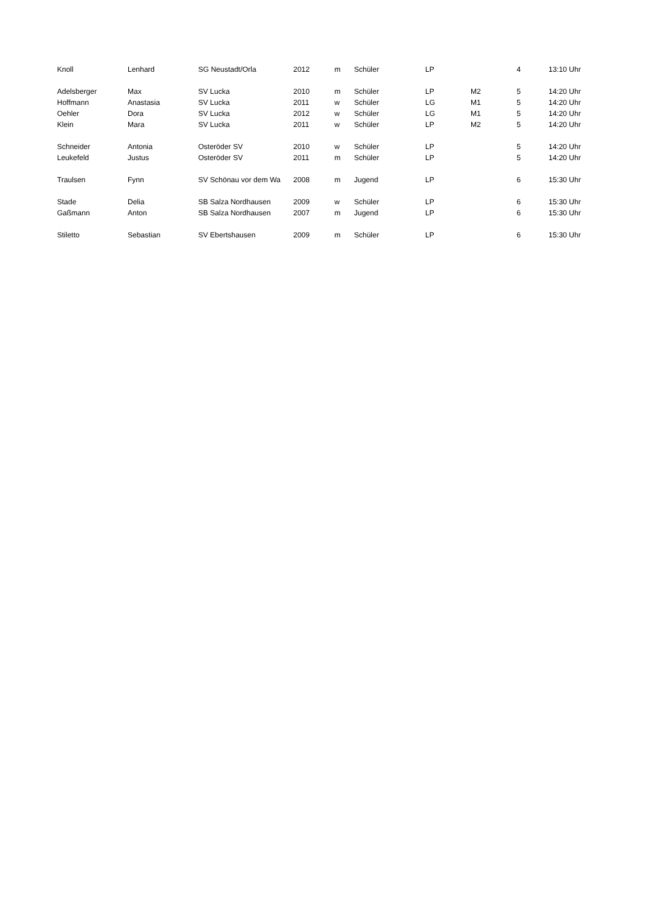| Knoll | Lenhard | SG Neustadt/Orla | 2012 | m | Schüler | LP | | 4 | 13:10 Uhr |
| Adelsberger | Max | SV Lucka | 2010 | m | Schüler | LP | M2 | 5 | 14:20 Uhr |
| Hoffmann | Anastasia | SV Lucka | 2011 | w | Schüler | LG | M1 | 5 | 14:20 Uhr |
| Oehler | Dora | SV Lucka | 2012 | w | Schüler | LG | M1 | 5 | 14:20 Uhr |
| Klein | Mara | SV Lucka | 2011 | w | Schüler | LP | M2 | 5 | 14:20 Uhr |
| Schneider | Antonia | Osteröder SV | 2010 | w | Schüler | LP | | 5 | 14:20 Uhr |
| Leukefeld | Justus | Osteröder SV | 2011 | m | Schüler | LP | | 5 | 14:20 Uhr |
| Traulsen | Fynn | SV Schönau vor dem Wa | 2008 | m | Jugend | LP | | 6 | 15:30 Uhr |
| Stade | Delia | SB Salza Nordhausen | 2009 | w | Schüler | LP | | 6 | 15:30 Uhr |
| Gaßmann | Anton | SB Salza Nordhausen | 2007 | m | Jugend | LP | | 6 | 15:30 Uhr |
| Stiletto | Sebastian | SV Ebertshausen | 2009 | m | Schüler | LP | | 6 | 15:30 Uhr |